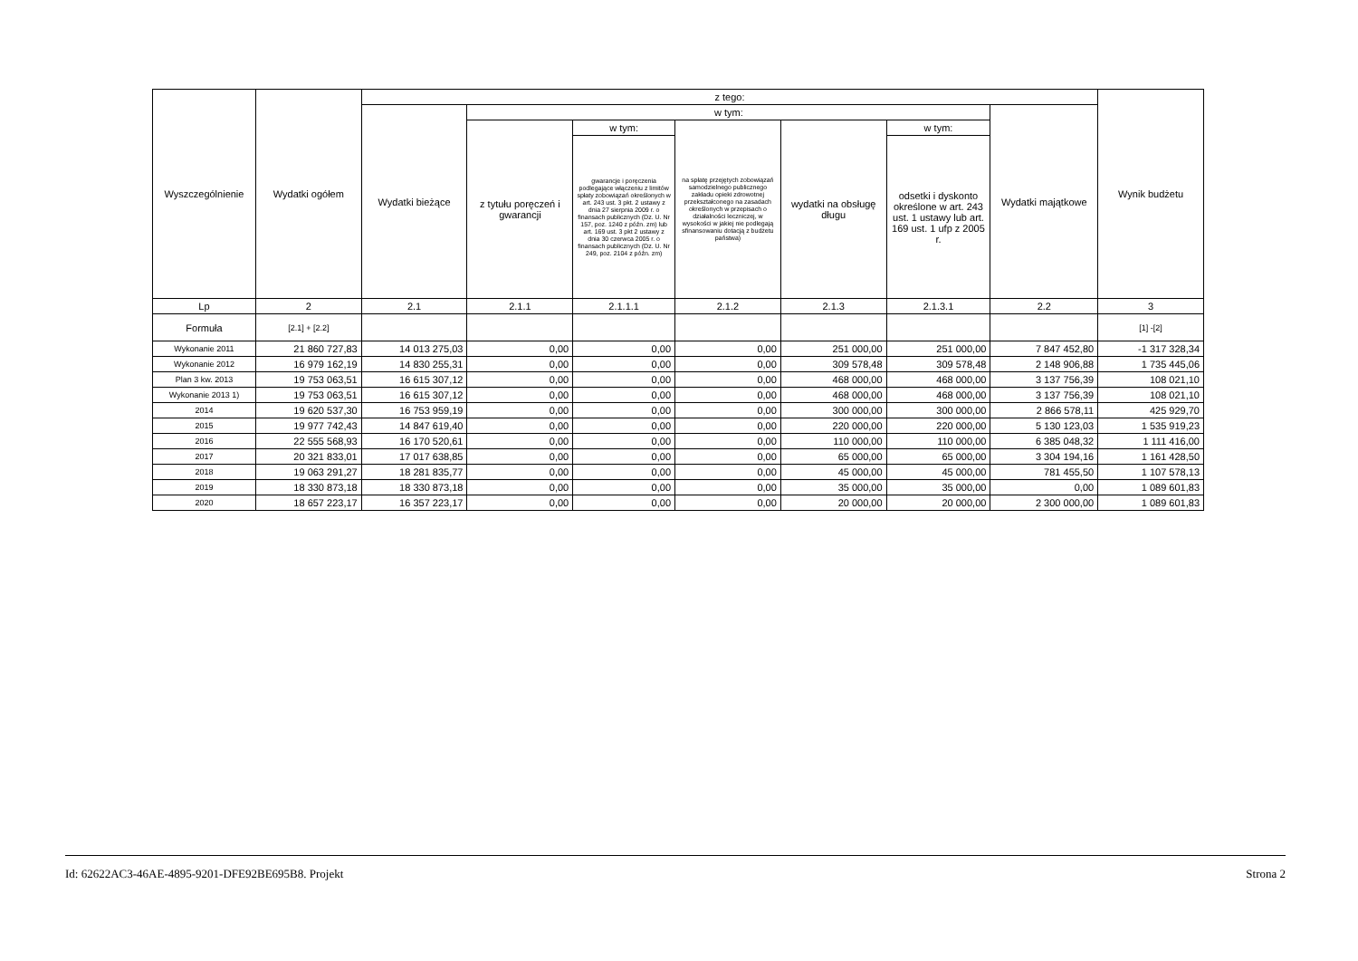| Wyszczególnienie | Wydatki ogółem | z tego: | | | | | | | Wynik budżetu |
| --- | --- | --- | --- | --- | --- | --- | --- | --- | --- |
| | | Wydatki bieżące | w tym: | | | | | Wydatki majątkowe | |
| | | | z tytułu poręczeń i gwarancji | w tym: | na spłatę przejętych zobowiązań samodzielnego publicznego zakładu opieki zdrowotnej przekształconego na zasadach określonych w przepisach o działalności leczniczej, w wysokości w jakiej nie podlegają sfinansowaniu dotacją z budżetu państwa) | wydatki na obsługę długu | w tym: | | |
| | | | | gwarancje i poręczenia podlegające włączeniu z limitów spłaty zobowiązań określonych w art. 243 ust. 3 pkt. 2 ustawy z dnia 27 sierpnia 2009 r. o finansach publicznych (Dz. U. Nr 157, poz. 1240 z późn. zm) lub art. 169 ust. 3 pkt 2 ustawy z dnia 30 czerwca 2005 r. o finansach publicznych (Dz. U. Nr 249, poz. 2104 z późn. zm) | | | odsetki i dyskonto określone w art. 243 ust. 1 ustawy lub art. 169 ust. 1 ufp z 2005 r. | | |
| Lp | 2 | 2.1 | 2.1.1 | 2.1.1.1 | 2.1.2 | 2.1.3 | 2.1.3.1 | 2.2 | 3 |
| Formuła | [2.1] + [2.2] | | | | | | | | [1] -[2] |
| Wykonanie 2011 | 21 860 727,83 | 14 013 275,03 | 0,00 | 0,00 | 0,00 | 251 000,00 | 251 000,00 | 7 847 452,80 | -1 317 328,34 |
| Wykonanie 2012 | 16 979 162,19 | 14 830 255,31 | 0,00 | 0,00 | 0,00 | 309 578,48 | 309 578,48 | 2 148 906,88 | 1 735 445,06 |
| Plan 3 kw. 2013 | 19 753 063,51 | 16 615 307,12 | 0,00 | 0,00 | 0,00 | 468 000,00 | 468 000,00 | 3 137 756,39 | 108 021,10 |
| Wykonanie 2013 1) | 19 753 063,51 | 16 615 307,12 | 0,00 | 0,00 | 0,00 | 468 000,00 | 468 000,00 | 3 137 756,39 | 108 021,10 |
| 2014 | 19 620 537,30 | 16 753 959,19 | 0,00 | 0,00 | 0,00 | 300 000,00 | 300 000,00 | 2 866 578,11 | 425 929,70 |
| 2015 | 19 977 742,43 | 14 847 619,40 | 0,00 | 0,00 | 0,00 | 220 000,00 | 220 000,00 | 5 130 123,03 | 1 535 919,23 |
| 2016 | 22 555 568,93 | 16 170 520,61 | 0,00 | 0,00 | 0,00 | 110 000,00 | 110 000,00 | 6 385 048,32 | 1 111 416,00 |
| 2017 | 20 321 833,01 | 17 017 638,85 | 0,00 | 0,00 | 0,00 | 65 000,00 | 65 000,00 | 3 304 194,16 | 1 161 428,50 |
| 2018 | 19 063 291,27 | 18 281 835,77 | 0,00 | 0,00 | 0,00 | 45 000,00 | 45 000,00 | 781 455,50 | 1 107 578,13 |
| 2019 | 18 330 873,18 | 18 330 873,18 | 0,00 | 0,00 | 0,00 | 35 000,00 | 35 000,00 | 0,00 | 1 089 601,83 |
| 2020 | 18 657 223,17 | 16 357 223,17 | 0,00 | 0,00 | 0,00 | 20 000,00 | 20 000,00 | 2 300 000,00 | 1 089 601,83 |
Id: 62622AC3-46AE-4895-9201-DFE92BE695B8. Projekt Strona 2